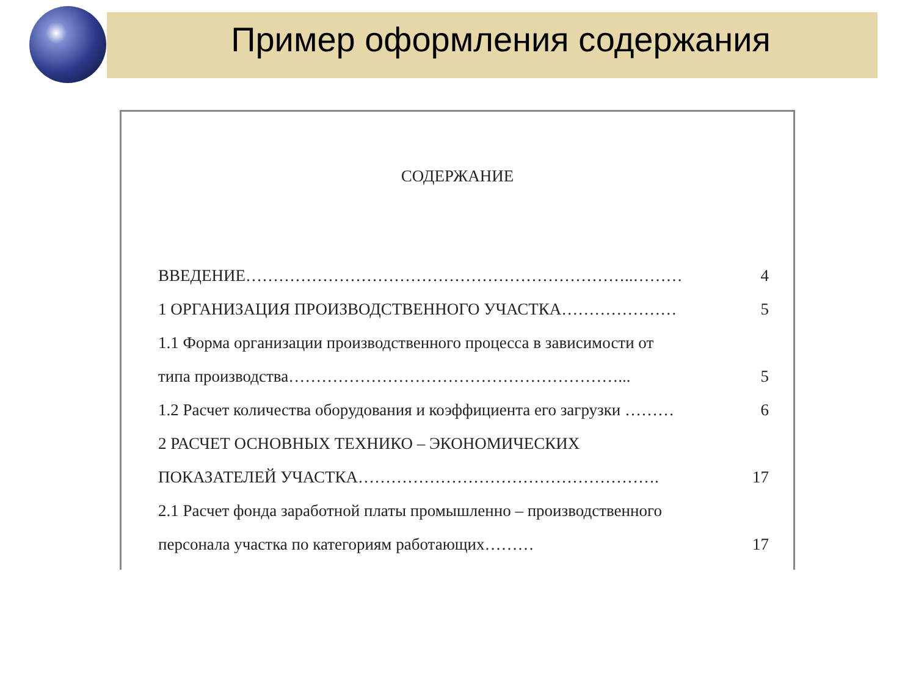Пример оформления содержания
СОДЕРЖАНИЕ
| ВВЕДЕНИЕ……………………………………………………………..……… | 4 |
| 1 ОРГАНИЗАЦИЯ ПРОИЗВОДСТВЕННОГО УЧАСТКА………………… | 5 |
| 1.1 Форма организации производственного процесса в зависимости от | |
| типа производства……………………………………………………... | 5 |
| 1.2 Расчет количества оборудования и коэффициента его загрузки ……… | 6 |
| 2 РАСЧЕТ ОСНОВНЫХ ТЕХНИКО – ЭКОНОМИЧЕСКИХ | |
| ПОКАЗАТЕЛЕЙ УЧАСТКА………………………………………………. | 17 |
| 2.1 Расчет фонда заработной платы промышленно – производственного | |
| персонала участка по категориям работающих……… | 17 |